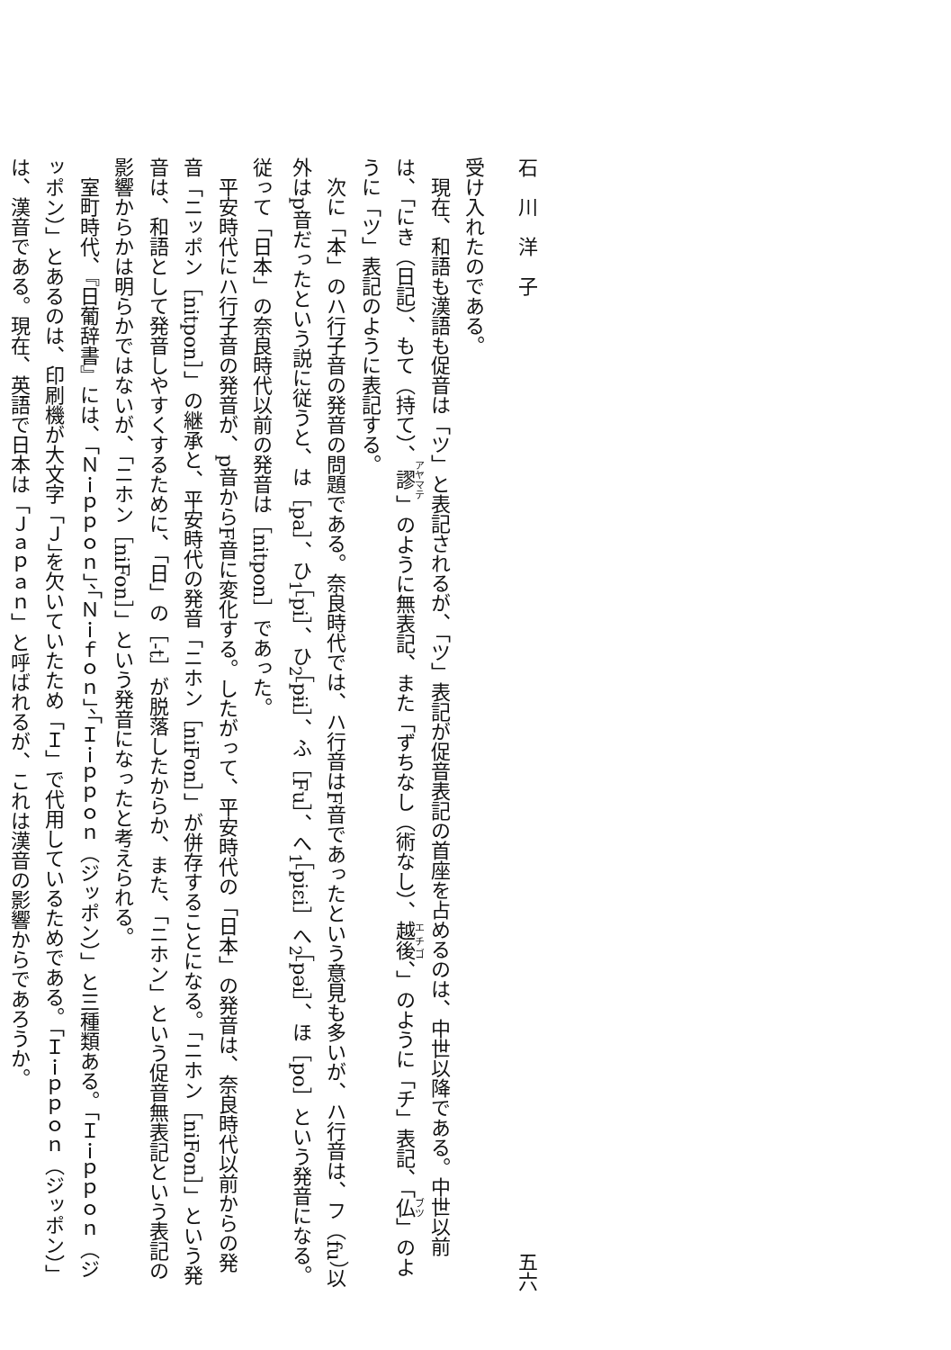石　川　洋　子 五六
受け入れたのである。
現在、和語も漢語も促音は「ツ」と表記されるが、「ツ」表記が促音表記の首座を占めるのは、中世以降である。中世以前は、「にき（日記）、もて（持て）、謬」のように無表記、また「ずちなし（術なし）、越後、」のように「チ」表記、「仏」のように「ツ」表記のように表記する。
次に「本」のハ行子音の発音の問題である。奈良時代では、ハ行音はF音であったという意見も多いが、ハ行音は、フ（fu）以外はp音だったという説に従うと、は［pa］、ひ<sub>1</sub>［pi］、ひ<sub>2</sub>［pɨi］、ふ［Fu］、へ<sub>1</sub>［piεi］へ<sub>2</sub>［pəi］、ほ［po］という発音になる。従って「日本」の奈良時代以前の発音は［nitpon］であった。
平安時代にハ行子音の発音が、p音からF音に変化する。したがって、平安時代の「日本」の発音は、奈良時代以前からの発音「ニッポン［nitpon］」の継承と、平安時代の発音「ニホン［niFon］」が併存することになる。「ニホン［niFon］」という発音は、和語として発音しやすくするために、「日」の［-t］が脱落したからか、また、「ニホン」という促音無表記という表記の影響からかは明らかではないが、「ニホン［niFon］」という発音になったと考えられる。
室町時代、『日葡辞書』には、「Ｎｉｐｐｏｎ」、「Ｎｉｆｏｎ」、「Ｉｉｐｐｏｎ（ジッポン）」と三種類ある。「Ｉｉｐｐｏｎ（ジッポン）」とあるのは、印刷機が大文字「Ｊ」を欠いていたため「Ｉ」で代用しているためである。「Ｉｉｐｐｏｎ（ジッポン）」は、漢音である。現在、英語で日本は「Ｊａｐａｎ」と呼ばれるが、これは漢音の影響からであろうか。